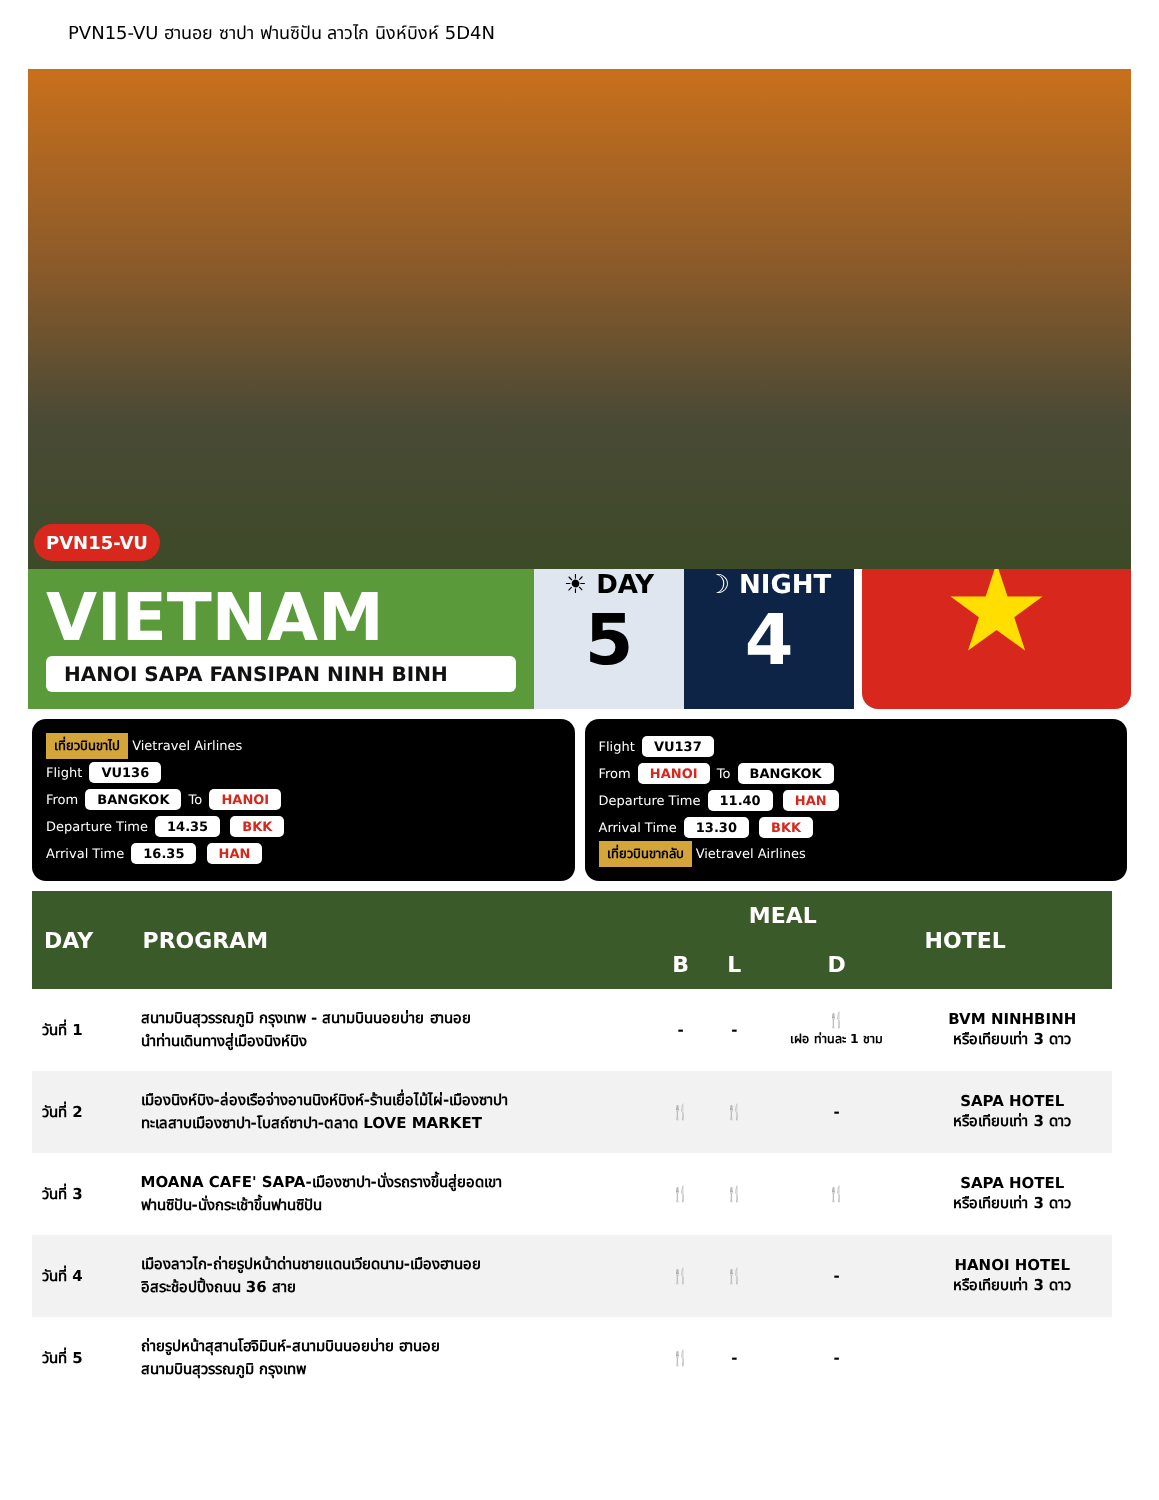PVN15-VU ฮานอย ซาปา ฟานซิปัน ลาวไก นิงห์บิงห์ 5D4N
PVN15-VU
VIETNAM
HANOI SAPA FANSIPAN NINH BINH
☀ DAY
5
☽ NIGHT
4
★
เที่ยวบินขาไป Vietravel Airlines
Flight VU136
From BANGKOK To HANOI
Departure Time 14.35 BKK
Arrival Time 16.35 HAN
Flight VU137
From HANOI To BANGKOK
Departure Time 11.40 HAN
Arrival Time 13.30 BKK
เที่ยวบินขากลับ Vietravel Airlines
| DAY | PROGRAM | MEAL | | | HOTEL |
| --- | --- | --- | --- | --- | --- |
| | | B | L | D | |
| วันที่ 1 | สนามบินสุวรรณภูมิ กรุงเทพ - สนามบินนอยบ่าย ฮานอย นำท่านเดินทางสู่เมืองนิงห์บิง | - | - | 🍴 เฝอ ท่านละ 1 ชาม | BVM NINHBINH หรือเทียบเท่า 3 ดาว |
| วันที่ 2 | เมืองนิงห์บิง-ล่องเรือจ่างอานนิงห์บิงห์-ร้านเยื่อไม้ไผ่-เมืองซาปา ทะเลสาบเมืองซาปา-โบสถ์ซาปา-ตลาด LOVE MARKET | 🍴 | 🍴 | - | SAPA HOTEL หรือเทียบเท่า 3 ดาว |
| วันที่ 3 | MOANA CAFE' SAPA-เมืองซาปา-นั่งรถรางขึ้นสู่ยอดเขา ฟานซิปัน-นั่งกระเช้าขึ้นฟานซิปัน | 🍴 | 🍴 | 🍴 | SAPA HOTEL หรือเทียบเท่า 3 ดาว |
| วันที่ 4 | เมืองลาวไก-ถ่ายรูปหน้าด่านชายแดนเวียดนาม-เมืองฮานอย อิสระช้อปปิ้งถนน 36 สาย | 🍴 | 🍴 | - | HANOI HOTEL หรือเทียบเท่า 3 ดาว |
| วันที่ 5 | ถ่ายรูปหน้าสุสานโฮจิมินห์-สนามบินนอยบ่าย ฮานอย สนามบินสุวรรณภูมิ กรุงเทพ | 🍴 | - | - | |